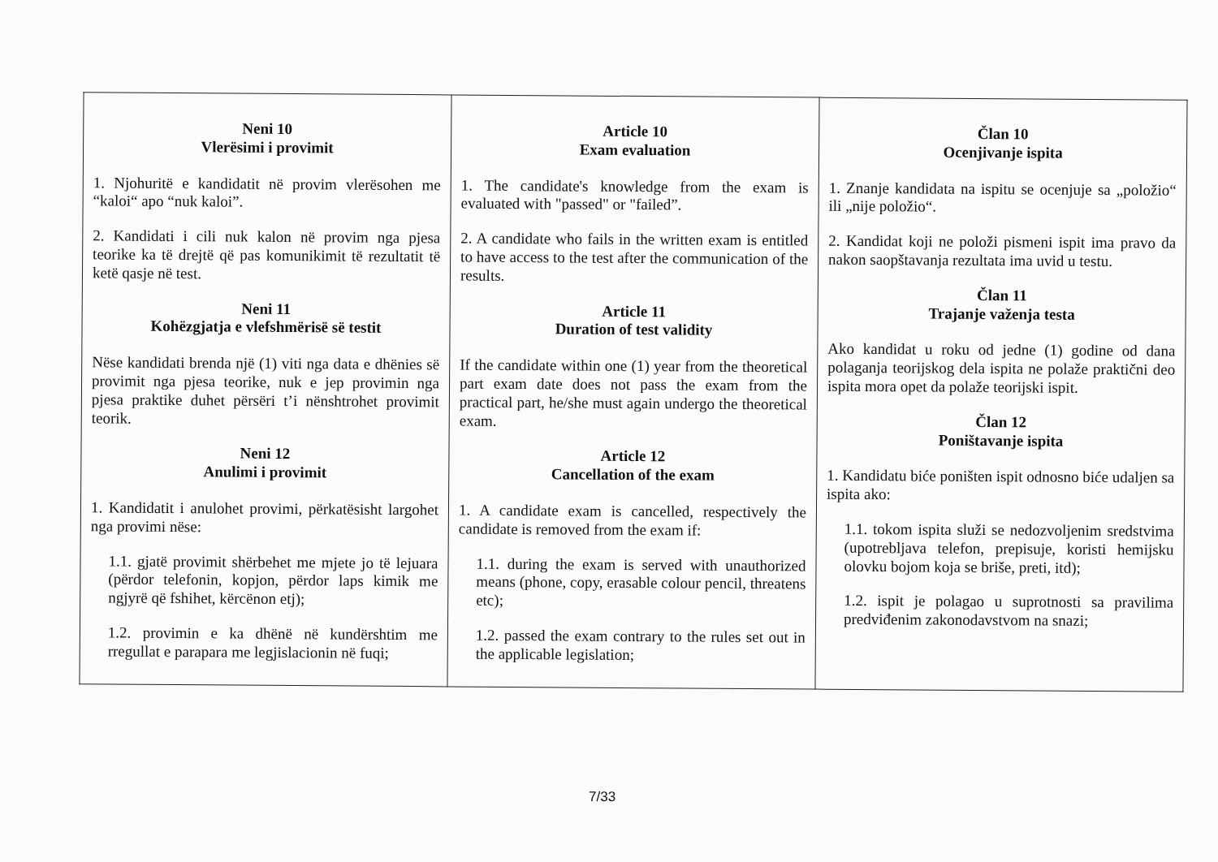| Neni 10 Vlerësimi i provimit 1. Njohuritë e kandidatit në provim vlerësohen me “kaloi“ apo “nuk kaloi”. 2. Kandidati i cili nuk kalon në provim nga pjesa teorike ka të drejtë që pas komunikimit të rezultatit të ketë qasje në test. Neni 11 Kohëzgjatja e vlefshmërisë së testit Nëse kandidati brenda një (1) viti nga data e dhënies së provimit nga pjesa teorike, nuk e jep provimin nga pjesa praktike duhet përsëri t’i nënshtrohet provimit teorik. Neni 12 Anulimi i provimit 1. Kandidatit i anulohet provimi, përkatësisht largohet nga provimi nëse: 1.1. gjatë provimit shërbehet me mjete jo të lejuara (përdor telefonin, kopjon, përdor laps kimik me ngjyrë që fshihet, kërcënon etj); 1.2. provimin e ka dhënë në kundërshtim me rregullat e parapara me legjislacionin në fuqi; | Article 10 Exam evaluation 1. The candidate's knowledge from the exam is evaluated with "passed" or "failed”. 2. A candidate who fails in the written exam is entitled to have access to the test after the communication of the results. Article 11 Duration of test validity If the candidate within one (1) year from the theoretical part exam date does not pass the exam from the practical part, he/she must again undergo the theoretical exam. Article 12 Cancellation of the exam 1. A candidate exam is cancelled, respectively the candidate is removed from the exam if: 1.1. during the exam is served with unauthorized means (phone, copy, erasable colour pencil, threatens etc); 1.2. passed the exam contrary to the rules set out in the applicable legislation; | Član 10 Ocenjivanje ispita 1. Znanje kandidata na ispitu se ocenjuje sa „položio“ ili „nije položio“. 2. Kandidat koji ne položi pismeni ispit ima pravo da nakon saopštavanja rezultata ima uvid u testu. Član 11 Trajanje važenja testa Ako kandidat u roku od jedne (1) godine od dana polaganja teorijskog dela ispita ne polaže praktični deo ispita mora opet da polaže teorijski ispit. Član 12 Poništavanje ispita 1. Kandidatu biće poništen ispit odnosno biće udaljen sa ispita ako: 1.1. tokom ispita služi se nedozvoljenim sredstvima (upotrebljava telefon, prepisuje, koristi hemijsku olovku bojom koja se briše, preti, itd); 1.2. ispit je polagao u suprotnosti sa pravilima predviđenim zakonodavstvom na snazi; |
7/33